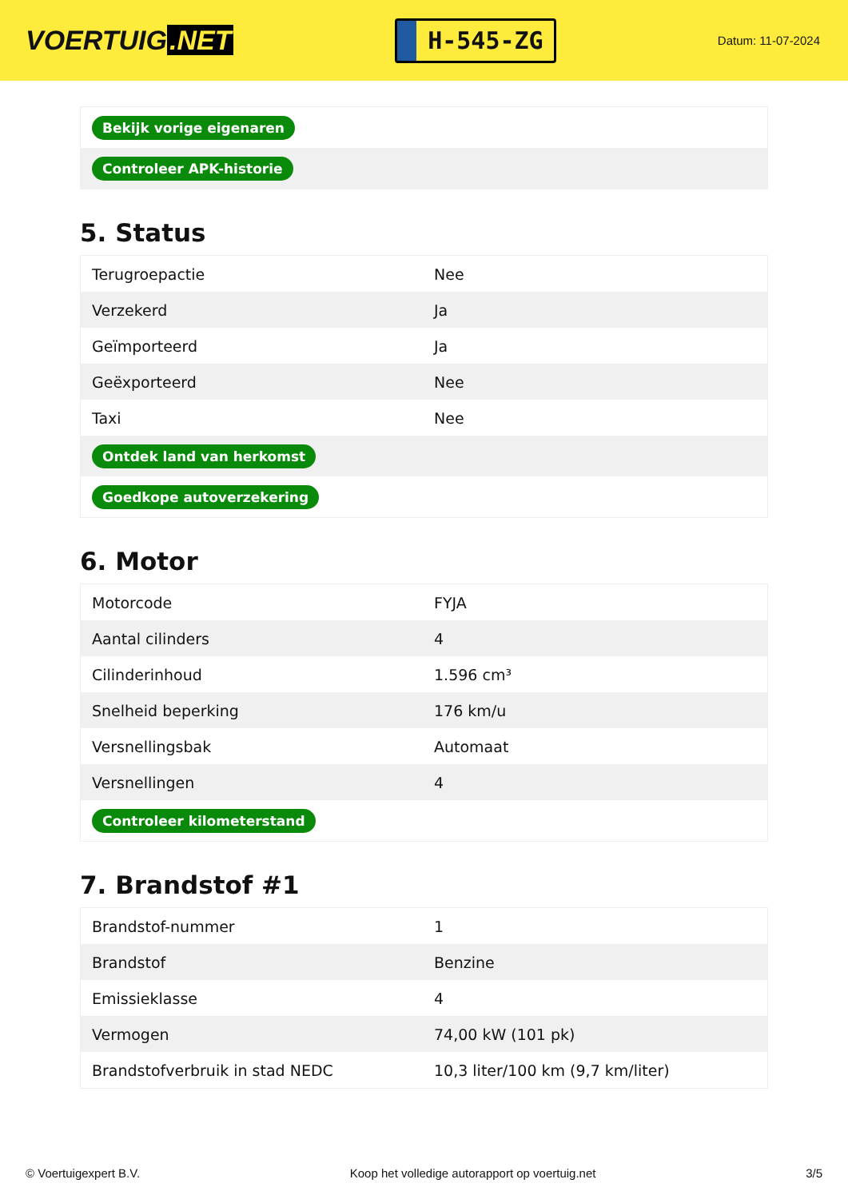VOERTUIG.NET
H-545-ZG
Datum: 11-07-2024
| Bekijk vorige eigenaren |
| Controleer APK-historie |
5. Status
| Terugroepactie | Nee |
| Verzekerd | Ja |
| Geïmporteerd | Ja |
| Geëxporteerd | Nee |
| Taxi | Nee |
| Ontdek land van herkomst | |
| Goedkope autoverzekering | |
6. Motor
| Motorcode | FYJA |
| Aantal cilinders | 4 |
| Cilinderinhoud | 1.596 cm³ |
| Snelheid beperking | 176 km/u |
| Versnellingsbak | Automaat |
| Versnellingen | 4 |
| Controleer kilometerstand | |
7. Brandstof #1
| Brandstof-nummer | 1 |
| Brandstof | Benzine |
| Emissieklasse | 4 |
| Vermogen | 74,00 kW (101 pk) |
| Brandstofverbruik in stad NEDC | 10,3 liter/100 km (9,7 km/liter) |
© Voertuigexpert B.V. Koop het volledige autorapport op voertuig.net 3/5